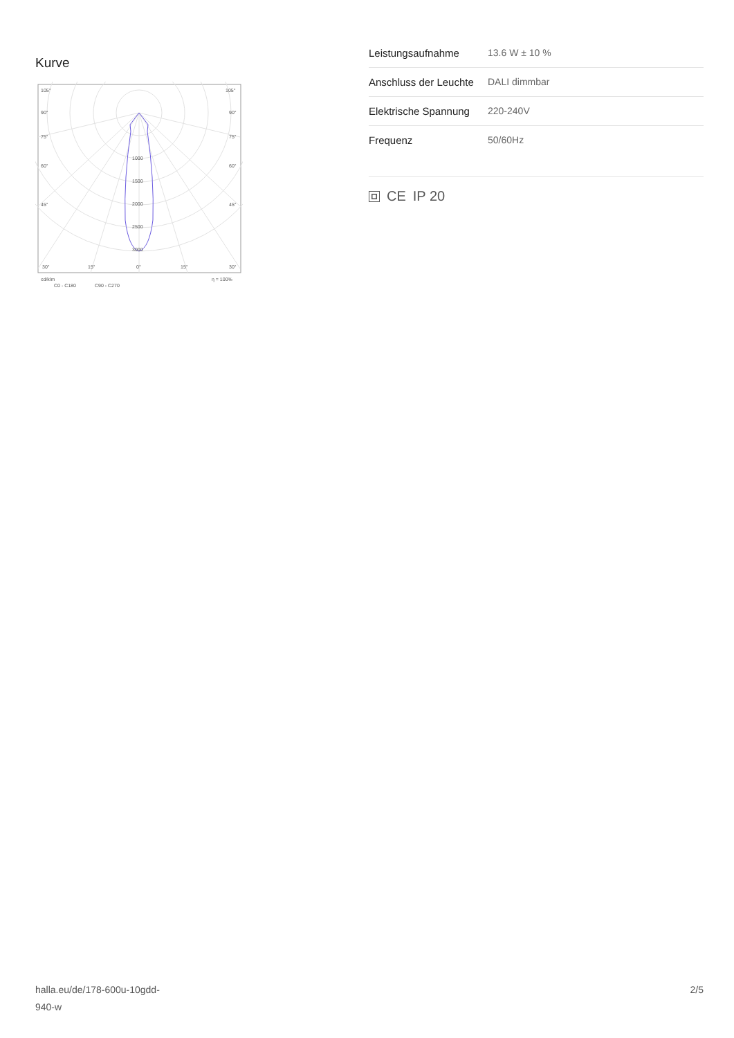Kurve
105°
105°
90°
90°
75°
75°
60°
60°
45°
45°
1000
1500
2000
2500
3000
30°
15°
0°
15°
30°
cd/klm
η = 100%
C0 - C180
C90 - C270
| Leistungsaufnahme | 13.6 W ± 10 % |
| Anschluss der Leuchte | DALI dimmbar |
| Elektrische Spannung | 220-240V |
| Frequenz | 50/60Hz |
CE IP 20
halla.eu/de/178-600u-10gdd-
940-w
2/5